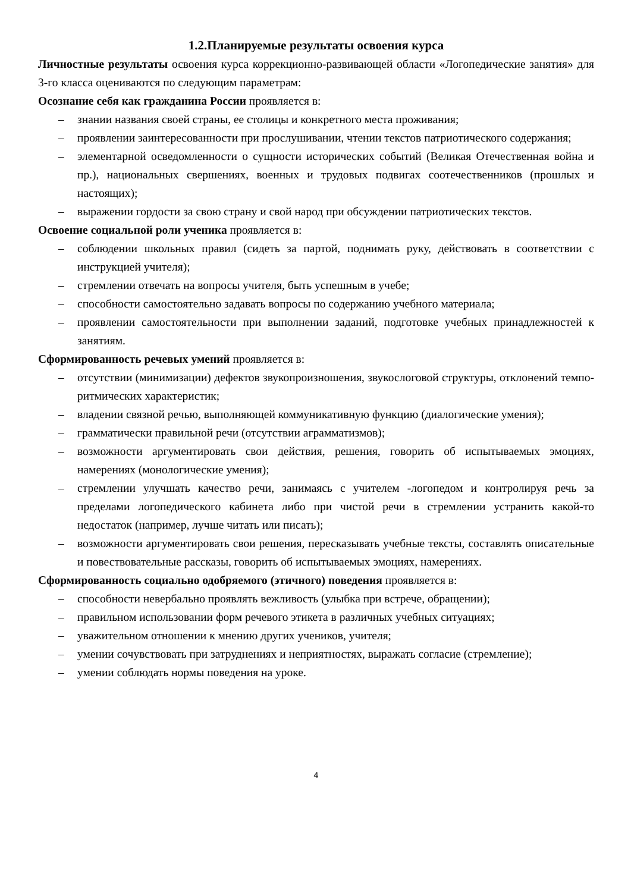1.2.Планируемые результаты освоения курса
Личностные результаты освоения курса коррекционно-развивающей области «Логопедические занятия» для 3-го класса оцениваются по следующим параметрам:
Осознание себя как гражданина России проявляется в:
– знании названия своей страны, ее столицы и конкретного места проживания;
– проявлении заинтересованности при прослушивании, чтении текстов патриотического содержания;
– элементарной осведомленности о сущности исторических событий (Великая Отечественная война и пр.), национальных свершениях, военных и трудовых подвигах соотечественников (прошлых и настоящих);
– выражении гордости за свою страну и свой народ при обсуждении патриотических текстов.
Освоение социальной роли ученика проявляется в:
– соблюдении школьных правил (сидеть за партой, поднимать руку, действовать в соответствии с инструкцией учителя);
– стремлении отвечать на вопросы учителя, быть успешным в учебе;
– способности самостоятельно задавать вопросы по содержанию учебного материала;
– проявлении самостоятельности при выполнении заданий, подготовке учебных принадлежностей к занятиям.
Сформированность речевых умений проявляется в:
– отсутствии (минимизации) дефектов звукопроизношения, звукослоговой структуры, отклонений темпо-ритмических характеристик;
– владении связной речью, выполняющей коммуникативную функцию (диалогические умения);
– грамматически правильной речи (отсутствии аграмматизмов);
– возможности аргументировать свои действия, решения, говорить об испытываемых эмоциях, намерениях (монологические умения);
– стремлении улучшать качество речи, занимаясь с учителем -логопедом и контролируя речь за пределами логопедического кабинета либо при чистой речи в стремлении устранить какой-то недостаток (например, лучше читать или писать);
– возможности аргументировать свои решения, пересказывать учебные тексты, составлять описательные и повествовательные рассказы, говорить об испытываемых эмоциях, намерениях.
Сформированность социально одобряемого (этичного) поведения проявляется в:
– способности невербально проявлять вежливость (улыбка при встрече, обращении);
– правильном использовании форм речевого этикета в различных учебных ситуациях;
– уважительном отношении к мнению других учеников, учителя;
– умении сочувствовать при затруднениях и неприятностях, выражать согласие (стремление);
– умении соблюдать нормы поведения на уроке.
4